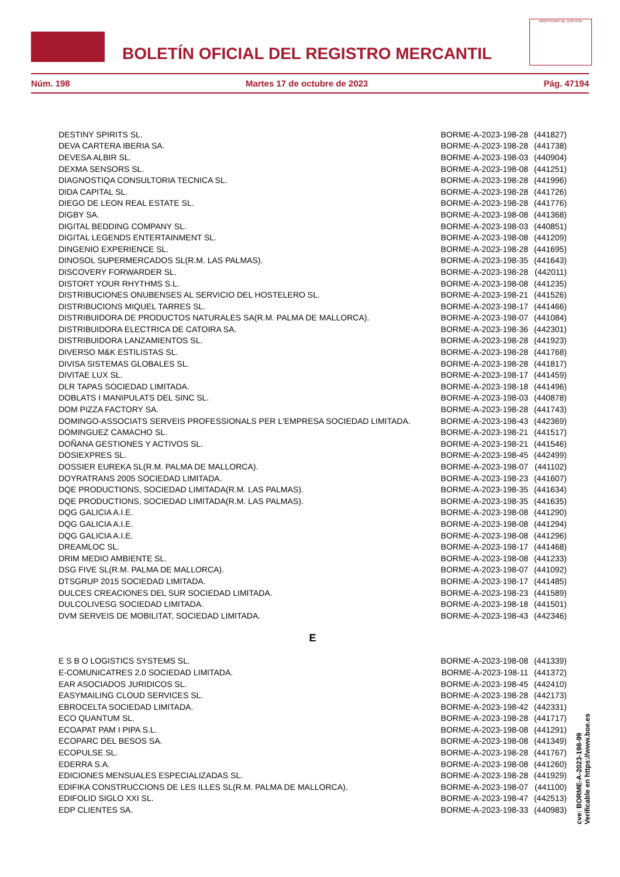BOLETÍN OFICIAL DEL REGISTRO MERCANTIL
MINISTERIO DE JUSTICIA
Núm. 198 Martes 17 de octubre de 2023 Pág. 47194
| DESTINY SPIRITS SL. | BORME-A-2023-198-28 | (441827) |
| DEVA CARTERA IBERIA SA. | BORME-A-2023-198-28 | (441738) |
| DEVESA ALBIR SL. | BORME-A-2023-198-03 | (440904) |
| DEXMA SENSORS SL. | BORME-A-2023-198-08 | (441251) |
| DIAGNOSTIQA CONSULTORIA TECNICA SL. | BORME-A-2023-198-28 | (441996) |
| DIDA CAPITAL SL. | BORME-A-2023-198-28 | (441726) |
| DIEGO DE LEON REAL ESTATE SL. | BORME-A-2023-198-28 | (441776) |
| DIGBY SA. | BORME-A-2023-198-08 | (441368) |
| DIGITAL BEDDING COMPANY SL. | BORME-A-2023-198-03 | (440851) |
| DIGITAL LEGENDS ENTERTAINMENT SL. | BORME-A-2023-198-08 | (441209) |
| DINGENIO EXPERIENCE SL. | BORME-A-2023-198-28 | (441695) |
| DINOSOL SUPERMERCADOS SL(R.M. LAS PALMAS). | BORME-A-2023-198-35 | (441643) |
| DISCOVERY FORWARDER SL. | BORME-A-2023-198-28 | (442011) |
| DISTORT YOUR RHYTHMS S.L. | BORME-A-2023-198-08 | (441235) |
| DISTRIBUCIONES ONUBENSES AL SERVICIO DEL HOSTELERO SL. | BORME-A-2023-198-21 | (441526) |
| DISTRIBUCIONS MIQUEL TARRES SL. | BORME-A-2023-198-17 | (441466) |
| DISTRIBUIDORA DE PRODUCTOS NATURALES SA(R.M. PALMA DE MALLORCA). | BORME-A-2023-198-07 | (441084) |
| DISTRIBUIDORA ELECTRICA DE CATOIRA SA. | BORME-A-2023-198-36 | (442301) |
| DISTRIBUIDORA LANZAMIENTOS SL. | BORME-A-2023-198-28 | (441923) |
| DIVERSO M&K ESTILISTAS SL. | BORME-A-2023-198-28 | (441768) |
| DIVISA SISTEMAS GLOBALES SL. | BORME-A-2023-198-28 | (441817) |
| DIVITAE LUX SL. | BORME-A-2023-198-17 | (441459) |
| DLR TAPAS SOCIEDAD LIMITADA. | BORME-A-2023-198-18 | (441496) |
| DOBLATS I MANIPULATS DEL SINC SL. | BORME-A-2023-198-03 | (440878) |
| DOM PIZZA FACTORY SA. | BORME-A-2023-198-28 | (441743) |
| DOMINGO-ASSOCIATS SERVEIS PROFESSIONALS PER L'EMPRESA SOCIEDAD LIMITADA. | BORME-A-2023-198-43 | (442369) |
| DOMINGUEZ CAMACHO SL. | BORME-A-2023-198-21 | (441517) |
| DOÑANA GESTIONES Y ACTIVOS SL. | BORME-A-2023-198-21 | (441546) |
| DOSIEXPRES SL. | BORME-A-2023-198-45 | (442499) |
| DOSSIER EUREKA SL(R.M. PALMA DE MALLORCA). | BORME-A-2023-198-07 | (441102) |
| DOYRATRANS 2005 SOCIEDAD LIMITADA. | BORME-A-2023-198-23 | (441607) |
| DQE PRODUCTIONS, SOCIEDAD LIMITADA(R.M. LAS PALMAS). | BORME-A-2023-198-35 | (441634) |
| DQE PRODUCTIONS, SOCIEDAD LIMITADA(R.M. LAS PALMAS). | BORME-A-2023-198-35 | (441635) |
| DQG GALICIA A.I.E. | BORME-A-2023-198-08 | (441290) |
| DQG GALICIA A.I.E. | BORME-A-2023-198-08 | (441294) |
| DQG GALICIA A.I.E. | BORME-A-2023-198-08 | (441296) |
| DREAMLOC SL. | BORME-A-2023-198-17 | (441468) |
| DRIM MEDIO AMBIENTE SL. | BORME-A-2023-198-08 | (441233) |
| DSG FIVE SL(R.M. PALMA DE MALLORCA). | BORME-A-2023-198-07 | (441092) |
| DTSGRUP 2015 SOCIEDAD LIMITADA. | BORME-A-2023-198-17 | (441485) |
| DULCES CREACIONES DEL SUR SOCIEDAD LIMITADA. | BORME-A-2023-198-23 | (441589) |
| DULCOLIVESG SOCIEDAD LIMITADA. | BORME-A-2023-198-18 | (441501) |
| DVM SERVEIS DE MOBILITAT, SOCIEDAD LIMITADA. | BORME-A-2023-198-43 | (442346) |
| E | | |
| E S B O LOGISTICS SYSTEMS SL. | BORME-A-2023-198-08 | (441339) |
| E-COMUNICATRES 2.0 SOCIEDAD LIMITADA. | BORME-A-2023-198-11 | (441372) |
| EAR ASOCIADOS JURIDICOS SL. | BORME-A-2023-198-45 | (442410) |
| EASYMAILING CLOUD SERVICES SL. | BORME-A-2023-198-28 | (442173) |
| EBROCELTA SOCIEDAD LIMITADA. | BORME-A-2023-198-42 | (442331) |
| ECO QUANTUM SL. | BORME-A-2023-198-28 | (441717) |
| ECOAPAT PAM I PIPA S.L. | BORME-A-2023-198-08 | (441291) |
| ECOPARC DEL BESOS SA. | BORME-A-2023-198-08 | (441349) |
| ECOPULSE SL. | BORME-A-2023-198-28 | (441767) |
| EDERRA S.A. | BORME-A-2023-198-08 | (441260) |
| EDICIONES MENSUALES ESPECIALIZADAS SL. | BORME-A-2023-198-28 | (441929) |
| EDIFIKA CONSTRUCCIONS DE LES ILLES SL(R.M. PALMA DE MALLORCA). | BORME-A-2023-198-07 | (441100) |
| EDIFOLID SIGLO XXI SL. | BORME-A-2023-198-47 | (442513) |
| EDP CLIENTES SA. | BORME-A-2023-198-33 | (440983) |
cve: BORME-A-2023-198-99
Verificable en https://www.boe.es